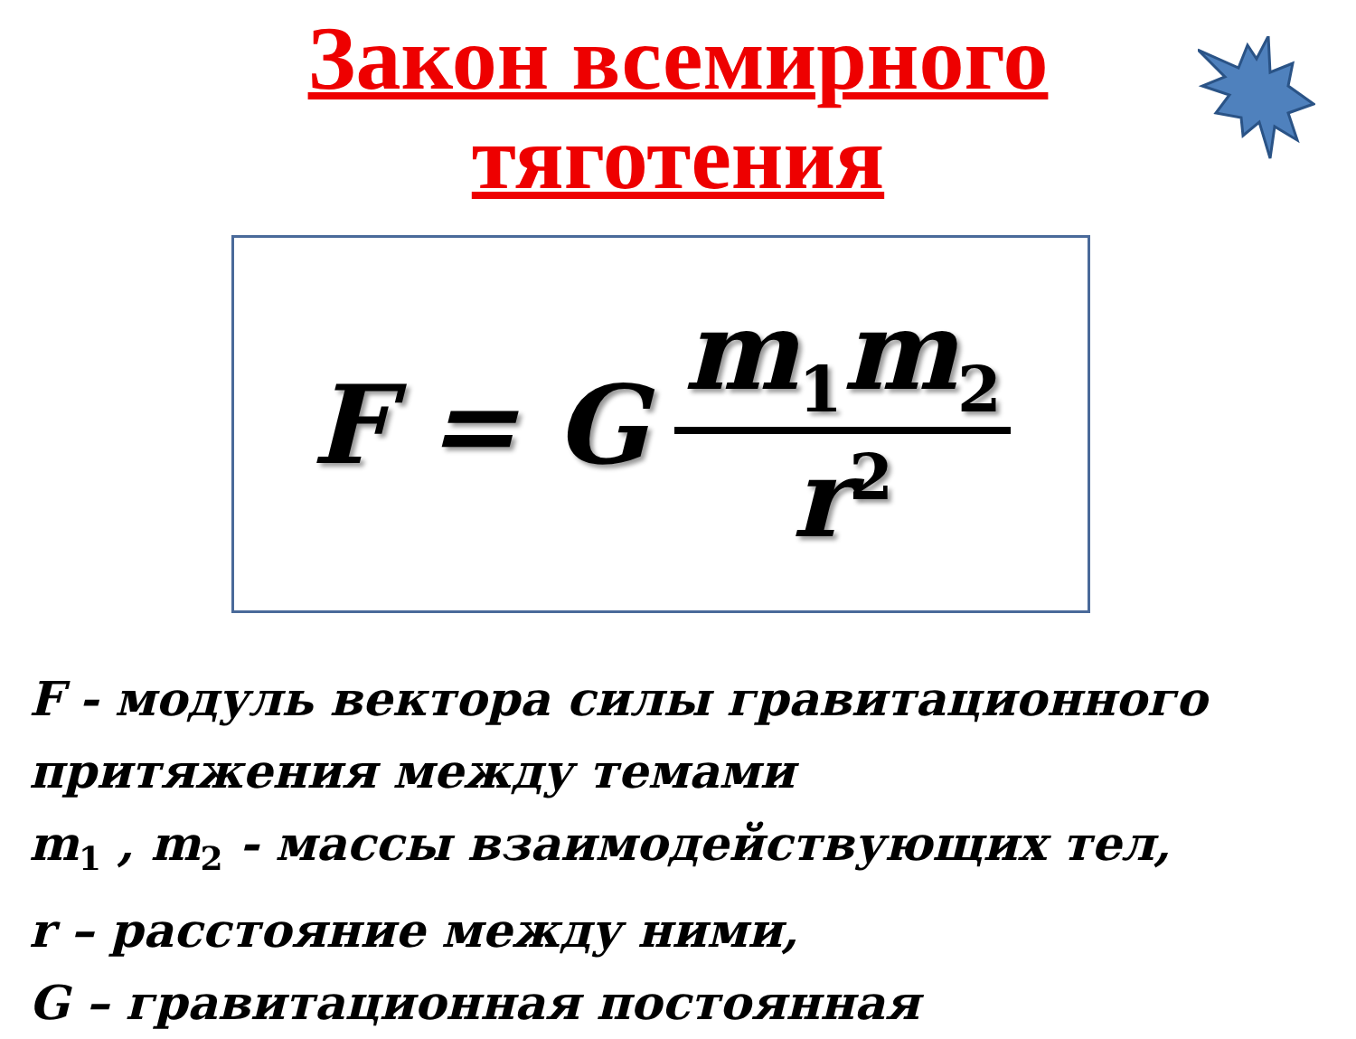Закон всемирного
тяготения
F = G m<sub>1</sub>m<sub>2</sub> r<sup>2</sup>
F - модуль вектора силы гравитационного
притяжения между темами
m<sub>1</sub> , m<sub>2</sub> - массы взаимодействующих тел,
r – расстояние между ними,
G – гравитационная постоянная